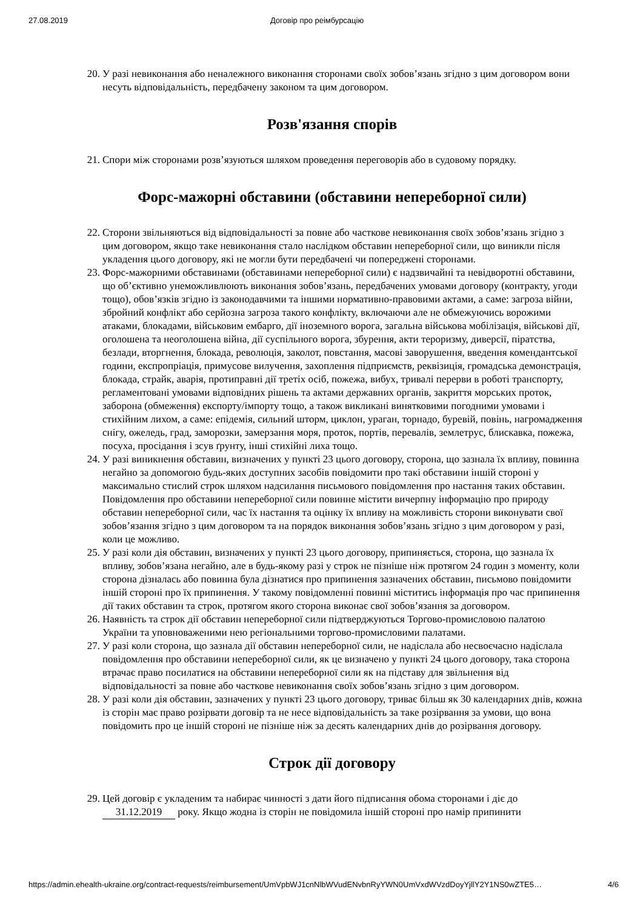27.08.2019 Договір про реімбурсацію
20. У разі невиконання або неналежного виконання сторонами своїх зобов’язань згідно з цим договором вони несуть відповідальність, передбачену законом та цим договором.
Розв'язання спорів
21. Спори між сторонами розв’язуються шляхом проведення переговорів або в судовому порядку.
Форс-мажорні обставини (обставини непереборної сили)
22. Сторони звільняються від відповідальності за повне або часткове невиконання своїх зобов’язань згідно з цим договором, якщо таке невиконання стало наслідком обставин непереборної сили, що виникли після укладення цього договору, які не могли бути передбачені чи попереджені сторонами.
23. Форс-мажорними обставинами (обставинами непереборної сили) є надзвичайні та невідворотні обставини, що об’єктивно унеможливлюють виконання зобов’язань, передбачених умовами договору (контракту, угоди тощо), обов’язків згідно із законодавчими та іншими нормативно-правовими актами, а саме: загроза війни, збройний конфлікт або серйозна загроза такого конфлікту, включаючи але не обмежуючись ворожими атаками, блокадами, військовим ембарго, дії іноземного ворога, загальна військова мобілізація, військові дії, оголошена та неоголошена війна, дії суспільного ворога, збурення, акти тероризму, диверсії, піратства, безлади, вторгнення, блокада, революція, заколот, повстання, масові заворушення, введення комендантської години, експропріація, примусове вилучення, захоплення підприємств, реквізиція, громадська демонстрація, блокада, страйк, аварія, протиправні дії третіх осіб, пожежа, вибух, тривалі перерви в роботі транспорту, регламентовані умовами відповідних рішень та актами державних органів, закриття морських проток, заборона (обмеження) експорту/імпорту тощо, а також викликані винятковими погодними умовами і стихійним лихом, а саме: епідемія, сильний шторм, циклон, ураган, торнадо, буревій, повінь, нагромадження снігу, ожеледь, град, заморозки, замерзання моря, проток, портів, перевалів, землетрус, блискавка, пожежа, посуха, просідання і зсув ґрунту, інші стихійні лиха тощо.
24. У разі виникнення обставин, визначених у пункті 23 цього договору, сторона, що зазнала їх впливу, повинна негайно за допомогою будь-яких доступних засобів повідомити про такі обставини іншій стороні у максимально стислий строк шляхом надсилання письмового повідомлення про настання таких обставин. Повідомлення про обставини непереборної сили повинне містити вичерпну інформацію про природу обставин непереборної сили, час їх настання та оцінку їх впливу на можливість сторони виконувати свої зобов’язання згідно з цим договором та на порядок виконання зобов’язань згідно з цим договором у разі, коли це можливо.
25. У разі коли дія обставин, визначених у пункті 23 цього договору, припиняється, сторона, що зазнала їх впливу, зобов’язана негайно, але в будь-якому разі у строк не пізніше ніж протягом 24 годин з моменту, коли сторона дізналась або повинна була дізнатися про припинення зазначених обставин, письмово повідомити іншій стороні про їх припинення. У такому повідомленні повинні міститись інформація про час припинення дії таких обставин та строк, протягом якого сторона виконає свої зобов’язання за договором.
26. Наявність та строк дії обставин непереборної сили підтверджуються Торгово-промисловою палатою України та уповноваженими нею регіональними торгово-промисловими палатами.
27. У разі коли сторона, що зазнала дії обставин непереборної сили, не надіслала або несвоєчасно надіслала повідомлення про обставини непереборної сили, як це визначено у пункті 24 цього договору, така сторона втрачає право посилатися на обставини непереборної сили як на підставу для звільнення від відповідальності за повне або часткове невиконання своїх зобов’язань згідно з цим договором.
28. У разі коли дія обставин, зазначених у пункті 23 цього договору, триває більш як 30 календарних днів, кожна із сторін має право розірвати договір та не несе відповідальність за таке розірвання за умови, що вона повідомить про це іншій стороні не пізніше ніж за десять календарних днів до розірвання договору.
Строк дії договору
29. Цей договір є укладеним та набирає чинності з дати його підписання обома сторонами і діє до 31.12.2019 року. Якщо жодна із сторін не повідомила іншій стороні про намір припинити
https://admin.ehealth-ukraine.org/contract-requests/reimbursement/UmVpbWJ1cnNlbWVudENvbnRyYWN0UmVxdWVzdDoyYjllY2Y1NS0wZTE5… 4/6